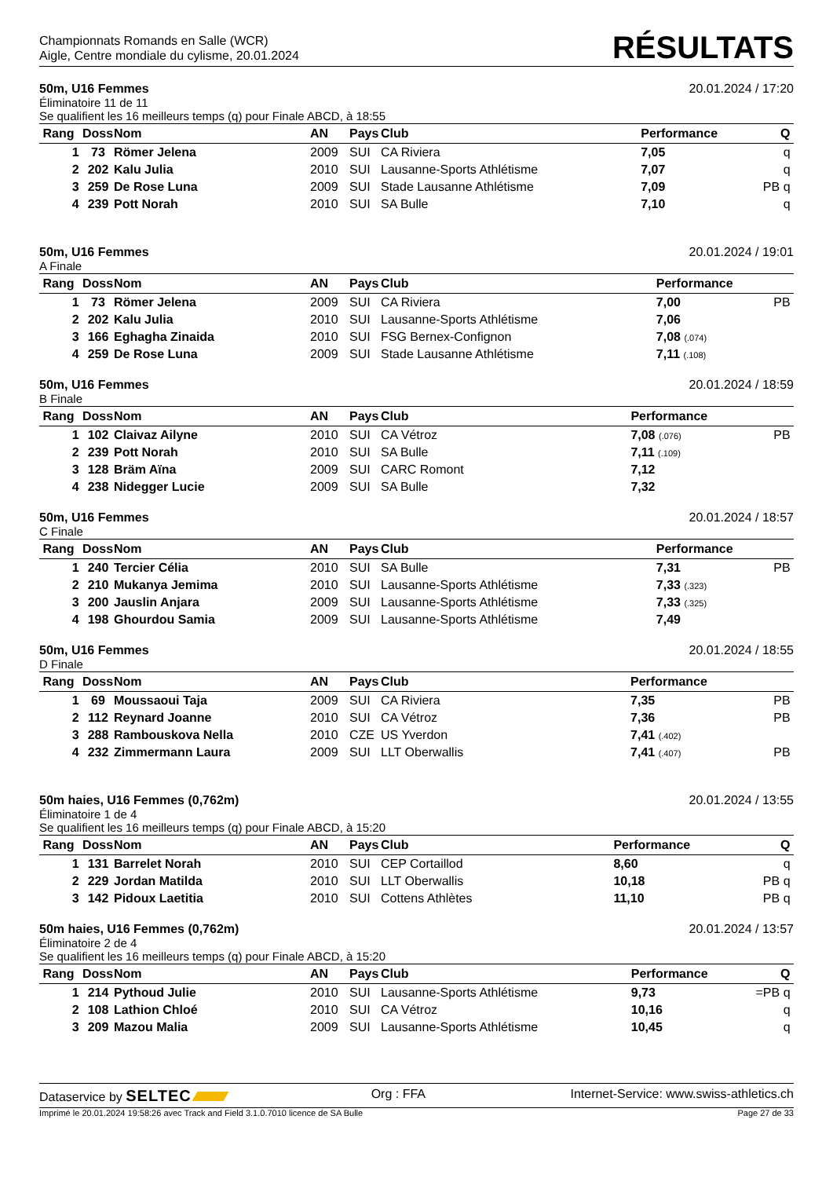Championnats Romands en Salle (WCR)
Aigle, Centre mondiale du cylisme, 20.01.2024
RÉSULTATS
50m, U16 Femmes 20.01.2024 / 17:20
Éliminatoire 11 de 11
Se qualifient les 16 meilleurs temps (q) pour Finale ABCD, à 18:55
| Rang | Doss | Nom | AN | Pays | Club | Performance | Q |
| --- | --- | --- | --- | --- | --- | --- | --- |
| 1 | 73 | Römer Jelena | 2009 | SUI | CA Riviera | 7,05 | q |
| 2 | 202 | Kalu Julia | 2010 | SUI | Lausanne-Sports Athlétisme | 7,07 | q |
| 3 | 259 | De Rose Luna | 2009 | SUI | Stade Lausanne Athlétisme | 7,09 | PB q |
| 4 | 239 | Pott Norah | 2010 | SUI | SA Bulle | 7,10 | q |
50m, U16 Femmes 20.01.2024 / 19:01
A Finale
| Rang | Doss | Nom | AN | Pays | Club | Performance | |
| --- | --- | --- | --- | --- | --- | --- | --- |
| 1 | 73 | Römer Jelena | 2009 | SUI | CA Riviera | 7,00 | PB |
| 2 | 202 | Kalu Julia | 2010 | SUI | Lausanne-Sports Athlétisme | 7,06 | |
| 3 | 166 | Eghagha Zinaida | 2010 | SUI | FSG Bernex-Confignon | 7,08 (.074) | |
| 4 | 259 | De Rose Luna | 2009 | SUI | Stade Lausanne Athlétisme | 7,11 (.108) | |
50m, U16 Femmes 20.01.2024 / 18:59
B Finale
| Rang | Doss | Nom | AN | Pays | Club | Performance | |
| --- | --- | --- | --- | --- | --- | --- | --- |
| 1 | 102 | Claivaz Ailyne | 2010 | SUI | CA Vétroz | 7,08 (.076) | PB |
| 2 | 239 | Pott Norah | 2010 | SUI | SA Bulle | 7,11 (.109) | |
| 3 | 128 | Bräm Aïna | 2009 | SUI | CARC Romont | 7,12 | |
| 4 | 238 | Nidegger Lucie | 2009 | SUI | SA Bulle | 7,32 | |
50m, U16 Femmes 20.01.2024 / 18:57
C Finale
| Rang | Doss | Nom | AN | Pays | Club | Performance | |
| --- | --- | --- | --- | --- | --- | --- | --- |
| 1 | 240 | Tercier Célia | 2010 | SUI | SA Bulle | 7,31 | PB |
| 2 | 210 | Mukanya Jemima | 2010 | SUI | Lausanne-Sports Athlétisme | 7,33 (.323) | |
| 3 | 200 | Jauslin Anjara | 2009 | SUI | Lausanne-Sports Athlétisme | 7,33 (.325) | |
| 4 | 198 | Ghourdou Samia | 2009 | SUI | Lausanne-Sports Athlétisme | 7,49 | |
50m, U16 Femmes 20.01.2024 / 18:55
D Finale
| Rang | Doss | Nom | AN | Pays | Club | Performance | |
| --- | --- | --- | --- | --- | --- | --- | --- |
| 1 | 69 | Moussaoui Taja | 2009 | SUI | CA Riviera | 7,35 | PB |
| 2 | 112 | Reynard Joanne | 2010 | SUI | CA Vétroz | 7,36 | PB |
| 3 | 288 | Rambouskova Nella | 2010 | CZE | US Yverdon | 7,41 (.402) | |
| 4 | 232 | Zimmermann Laura | 2009 | SUI | LLT Oberwallis | 7,41 (.407) | PB |
50m haies, U16 Femmes (0,762m) 20.01.2024 / 13:55
Éliminatoire 1 de 4
Se qualifient les 16 meilleurs temps (q) pour Finale ABCD, à 15:20
| Rang | Doss | Nom | AN | Pays | Club | Performance | Q |
| --- | --- | --- | --- | --- | --- | --- | --- |
| 1 | 131 | Barrelet Norah | 2010 | SUI | CEP Cortaillod | 8,60 | q |
| 2 | 229 | Jordan Matilda | 2010 | SUI | LLT Oberwallis | 10,18 | PB q |
| 3 | 142 | Pidoux Laetitia | 2010 | SUI | Cottens Athlètes | 11,10 | PB q |
50m haies, U16 Femmes (0,762m) 20.01.2024 / 13:57
Éliminatoire 2 de 4
Se qualifient les 16 meilleurs temps (q) pour Finale ABCD, à 15:20
| Rang | Doss | Nom | AN | Pays | Club | Performance | Q |
| --- | --- | --- | --- | --- | --- | --- | --- |
| 1 | 214 | Pythoud Julie | 2010 | SUI | Lausanne-Sports Athlétisme | 9,73 | =PB q |
| 2 | 108 | Lathion Chloé | 2010 | SUI | CA Vétroz | 10,16 | q |
| 3 | 209 | Mazou Malia | 2009 | SUI | Lausanne-Sports Athlétisme | 10,45 | q |
Dataservice by SELTEC Org : FFA Internet-Service: www.swiss-athletics.ch
Imprimé le 20.01.2024 19:58:26 avec Track and Field 3.1.0.7010 licence de SA Bulle Page 27 de 33